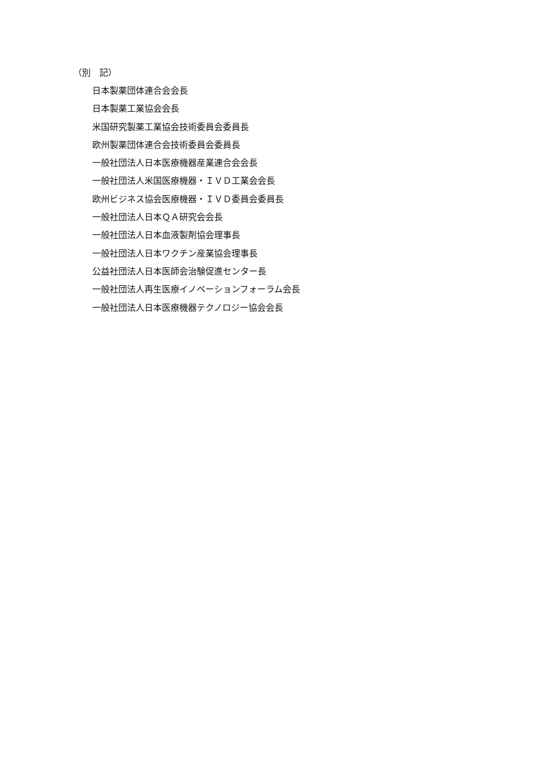（別　記）
日本製薬団体連合会会長
日本製薬工業協会会長
米国研究製薬工業協会技術委員会委員長
欧州製薬団体連合会技術委員会委員長
一般社団法人日本医療機器産業連合会会長
一般社団法人米国医療機器・ＩＶＤ工業会会長
欧州ビジネス協会医療機器・ＩＶＤ委員会委員長
一般社団法人日本ＱＡ研究会会長
一般社団法人日本血液製剤協会理事長
一般社団法人日本ワクチン産業協会理事長
公益社団法人日本医師会治験促進センター長
一般社団法人再生医療イノベーションフォーラム会長
一般社団法人日本医療機器テクノロジー協会会長